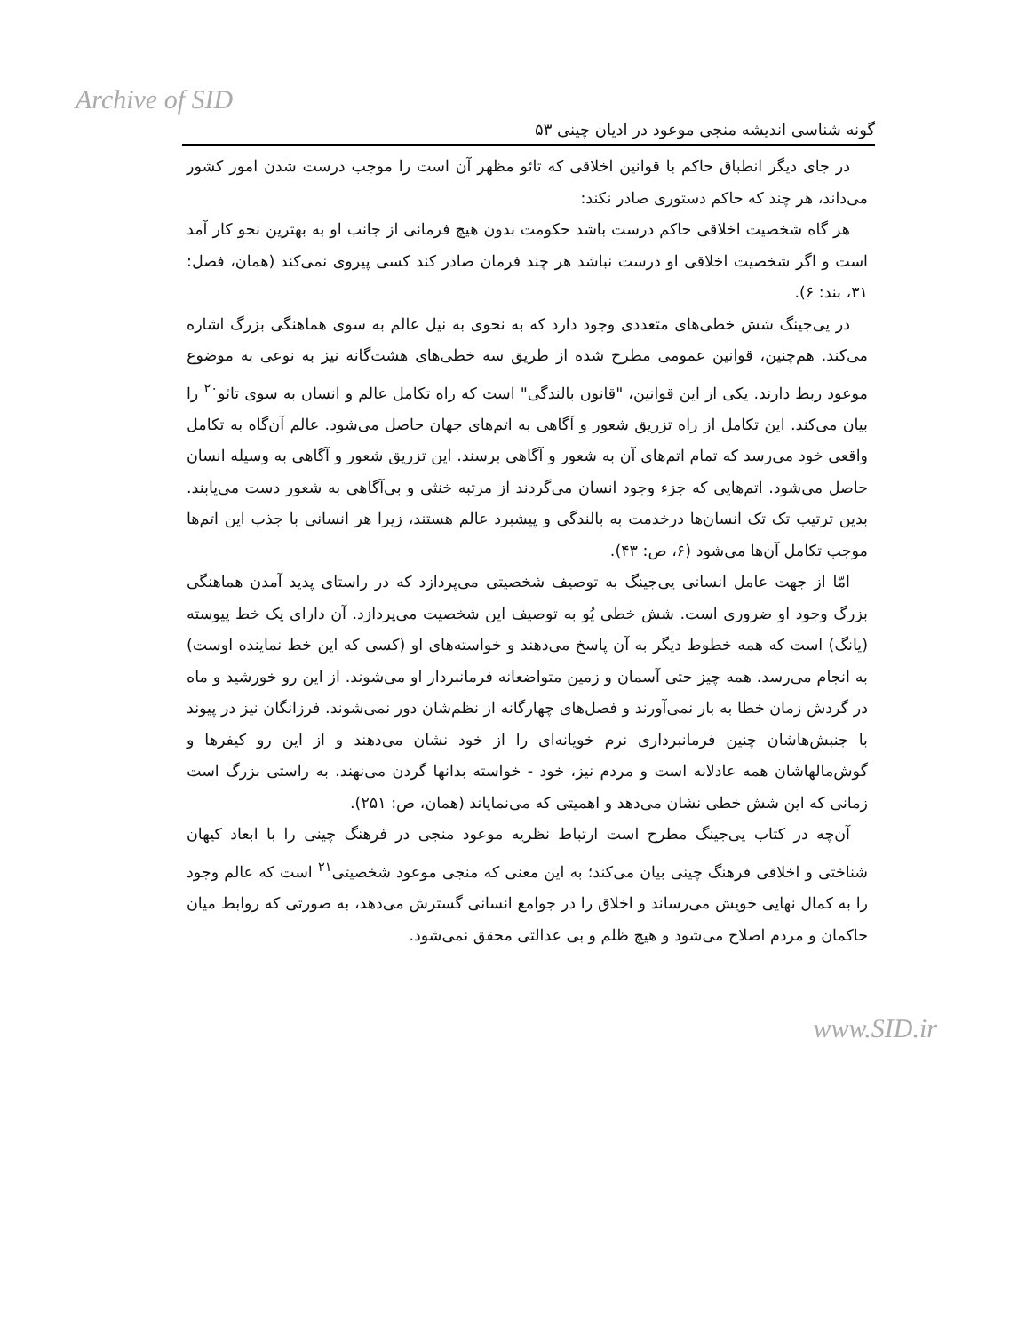Archive of SID
گونه شناسی اندیشه منجی موعود در ادیان چینی ۵۳
در جای دیگر انطباق حاکم با قوانین اخلاقی که تائو مظهر آن است را موجب درست شدن امور کشور می‌داند، هر چند که حاکم دستوری صادر نکند:
هر گاه شخصیت اخلاقی حاکم درست باشد حکومت بدون هیچ فرمانی از جانب او به بهترین نحو کار آمد است و اگر شخصیت اخلاقی او درست نباشد هر چند فرمان صادر کند کسی پیروی نمی‌کند (همان، فصل: ۳۱، بند: ۶).
در یی‌جینگ شش خطی‌های متعددی وجود دارد که به نحوی به نیل عالم به سوی هماهنگی بزرگ اشاره می‌کند. هم‌چنین، قوانین عمومی مطرح شده از طریق سه خطی‌های هشت‌گانه نیز به نوعی به موضوع موعود ربط دارند. یکی از این قوانین، "قانون بالندگی" است که راه تکامل عالم و انسان به سوی تائو<sup>۲۰</sup> را بیان می‌کند. این تکامل از راه تزریق شعور و آگاهی به اتم‌های جهان حاصل می‌شود. عالم آن‌گاه به تکامل واقعی خود می‌رسد که تمام اتم‌های آن به شعور و آگاهی برسند. این تزریق شعور و آگاهی به وسیله انسان حاصل می‌شود. اتم‌هایی که جزء وجود انسان می‌گردند از مرتبه خنثی و بی‌آگاهی به شعور دست می‌یابند. بدین ترتیب تک تک انسان‌ها درخدمت به بالندگی و پیشبرد عالم هستند، زیرا هر انسانی با جذب این اتم‌ها موجب تکامل آن‌ها می‌شود (۶، ص: ۴۳).
امّا از جهت عامل انسانی یی‌جینگ به توصیف شخصیتی می‌پردازد که در راستای پدید آمدن هماهنگی بزرگ وجود او ضروری است. شش خطی یُو به توصیف این شخصیت می‌پردازد. آن دارای یک خط پیوسته (یانگ) است که همه خطوط دیگر به آن پاسخ می‌دهند و خواسته‌های او (کسی که این خط نماینده اوست) به انجام می‌رسد. همه چیز حتی آسمان و زمین متواضعانه فرمانبردار او می‌شوند. از این رو خورشید و ماه در گردش زمان خطا به بار نمی‌آورند و فصل‌های چهارگانه از نظم‌شان دور نمی‌شوند. فرزانگان نیز در پیوند با جنبش‌هاشان چنین فرمانبرداری نرم خویانه‌ای را از خود نشان می‌دهند و از این رو کیفرها و گوش‌مالهاشان همه عادلانه است و مردم نیز، خود - خواسته بدانها گردن می‌نهند. به راستی بزرگ است زمانی که این شش خطی نشان می‌دهد و اهمیتی که می‌نمایاند (همان، ص: ۲۵۱).
آن‌چه در کتاب یی‌جینگ مطرح است ارتباط نظریه موعود منجی در فرهنگ چینی را با ابعاد کیهان شناختی و اخلاقی فرهنگ چینی بیان می‌کند؛ به این معنی که منجی موعود شخصیتی<sup>۲۱</sup> است که عالم وجود را به کمال نهایی خویش می‌رساند و اخلاق را در جوامع انسانی گسترش می‌دهد، به صورتی که روابط میان حاکمان و مردم اصلاح می‌شود و هیچ ظلم و بی عدالتی محقق نمی‌شود.
www.SID.ir